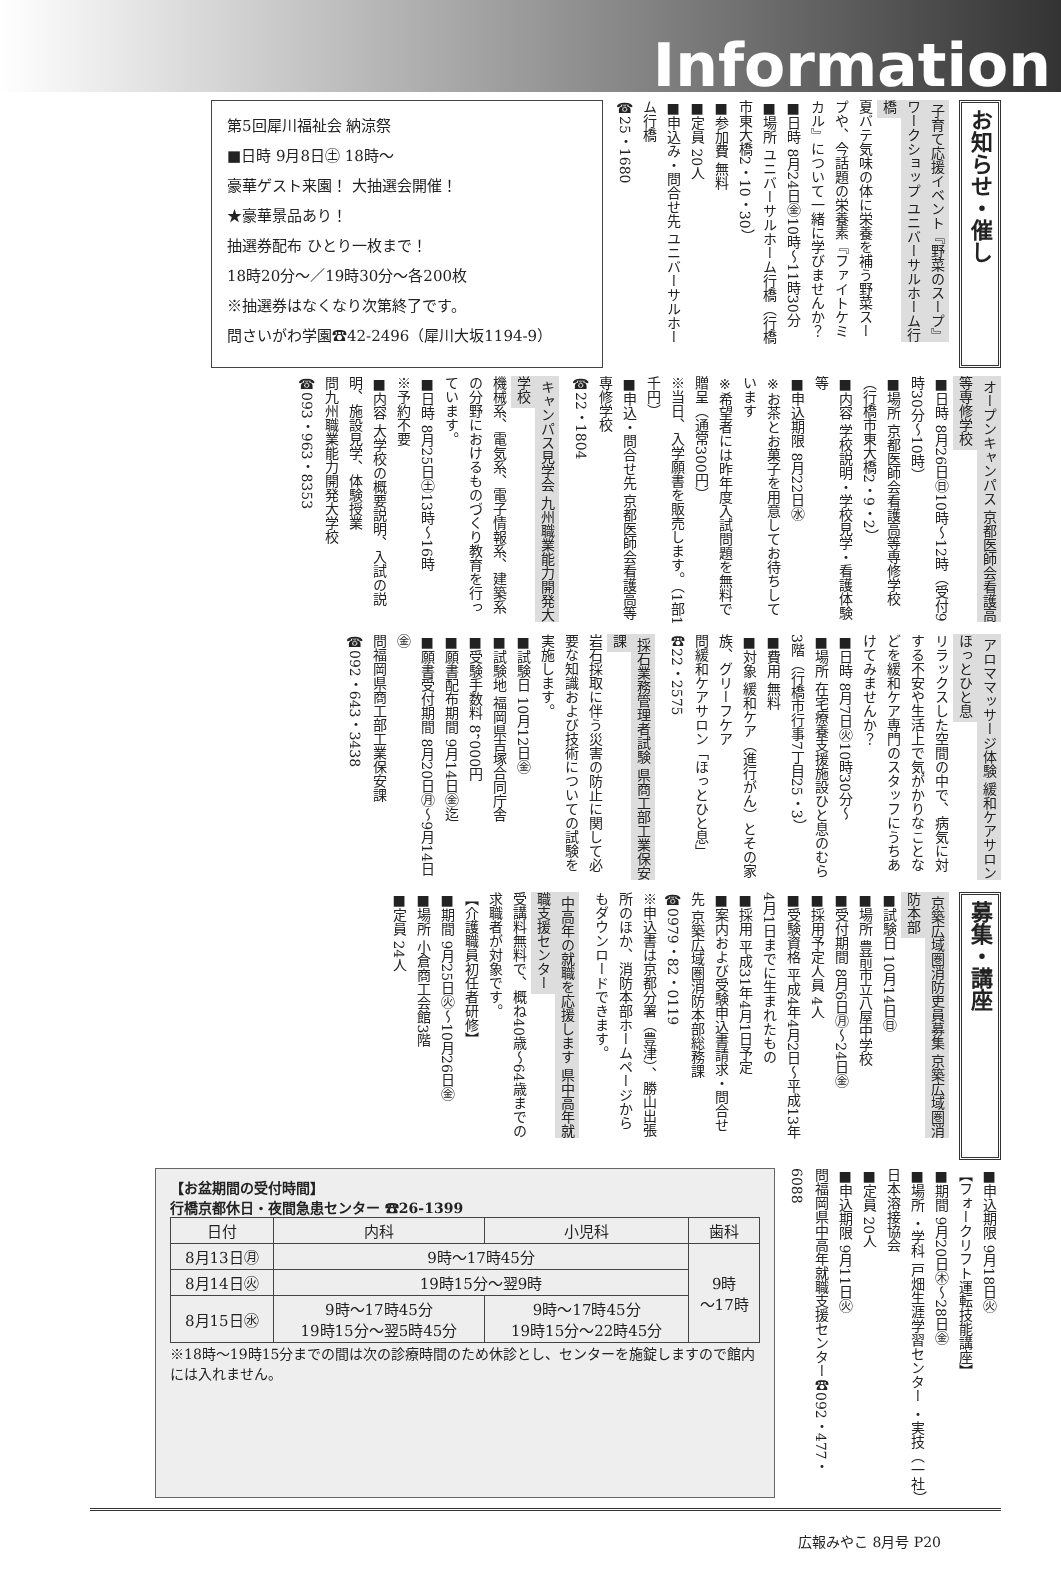Information
お知らせ・催し
子育て応援イベント『野菜のスープ』ワークショップ ユニバーサルホーム行橋
夏バテ気味の体に栄養を補う野菜スープや、今話題の栄養素『ファイトケミカル』について一緒に学びませんか？
■日時 8月24日㊎10時～11時30分
■場所 ユニバーサルホーム行橋（行橋市東大橋2・10・30）
■参加費 無料
■定員 20人
■申込み・問合せ先 ユニバーサルホーム行橋
☎25・1680
第5回犀川福祉会 納涼祭
■日時 9月8日㊏ 18時～
豪華ゲスト来園！ 大抽選会開催！
★豪華景品あり！
抽選券配布 ひとり一枚まで！
18時20分～／19時30分～各200枚
※抽選券はなくなり次第終了です。
問さいがわ学園☎42-2496（犀川大坂1194-9）
オープンキャンパス 京都医師会看護高等専修学校
■日時 8月26日㊐10時～12時（受付9時30分～10時）
■場所 京都医師会看護高等専修学校（行橋市東大橋2・9・2）
■内容 学校説明・学校見学・看護体験等
■申込期限 8月22日㊌
※お茶とお菓子を用意してお待ちしています
※希望者には昨年度入試問題を無料で贈呈（通常300円）
※当日、入学願書を販売します。（1部1千円）
■申込・問合せ先 京都医師会看護高等専修学校
☎22・1804
キャンパス見学会 九州職業能力開発大学校
機械系、電気系、電子情報系、建築系の分野におけるものづくり教育を行っています。
■日時 8月25日㊏13時～16時
※予約不要
■内容 大学校の概要説明、入試の説明、施設見学、体験授業
問九州職業能力開発大学校
☎093・963・8353
アロママッサージ体験 緩和ケアサロン ほっとひと息
リラックスした空間の中で、病気に対する不安や生活上で気がかりなことなどを緩和ケア専門のスタッフにうちあけてみませんか？
■日時 8月7日㊋10時30分～
■場所 在宅療養支援施設ひと息のむら3階（行橋市行事7丁目25・3）
■費用 無料
■対象 緩和ケア（進行がん）とその家族、グリーフケア
問緩和ケアサロン「ほっとひと息」☎22・2575
採石業務管理者試験 県商工部工業保安課
岩石採取に伴う災害の防止に関して必要な知識および技術についての試験を実施します。
■試験日 10月12日㊎
■試験地 福岡県吉塚合同庁舎
■受験手数料 8，000円
■願書配布期間 9月14日㊎迄
■願書受付期間 8月20日㊊～9月14日㊎
問福岡県商工部工業保安課
☎092・643・3438
募集・講座
京築広域圏消防吏員募集 京築広域圏消防本部
■試験日 10月14日㊐
■場所 豊前市立八屋中学校
■受付期間 8月6日㊊～24日㊎
■採用予定人員 4人
■受験資格 平成4年4月2日～平成13年4月1日までに生まれたもの
■採用 平成31年4月1日予定
■案内および受験申込書請求・問合せ先 京築広域圏消防本部総務課
☎0979・82・0119
※申込書は京都分署（豊津）、勝山出張所のほか、消防本部ホームページからもダウンロードできます。
中高年の就職を応援します 県中高年就職支援センター
受講料無料で、概ね40歳～64歳までの求職者が対象です。
【介護職員初任者研修】
■期間 9月25日㊋～10月26日㊎
■場所 小倉商工会館3階
■定員 24人
■申込期限 9月18日㊋
【フォークリフト運転技能講座】
■期間 9月20日㊍～28日㊎
■場所 ・学科 戸畑生涯学習センター ・実技（一社）日本溶接協会
■定員 20人
■申込期限 9月11日㊋
問福岡県中高年就職支援センター☎092・477・6088
【お盆期間の受付時間】
行橋京都休日・夜間急患センター ☎26-1399
| 日付 | 内科 | 小児科 | 歯科 |
| --- | --- | --- | --- |
| 8月13日㊊ | 9時～17時45分 | | 9時 ～17時 |
| 8月14日㊋ | 19時15分～翌9時 | | |
| 8月15日㊌ | 9時～17時45分 19時15分～翌5時45分 | 9時～17時45分 19時15分～22時45分 | |
※18時～19時15分までの間は次の診療時間のため休診とし、センターを施錠しますので館内には入れません。
広報みやこ 8月号 P20